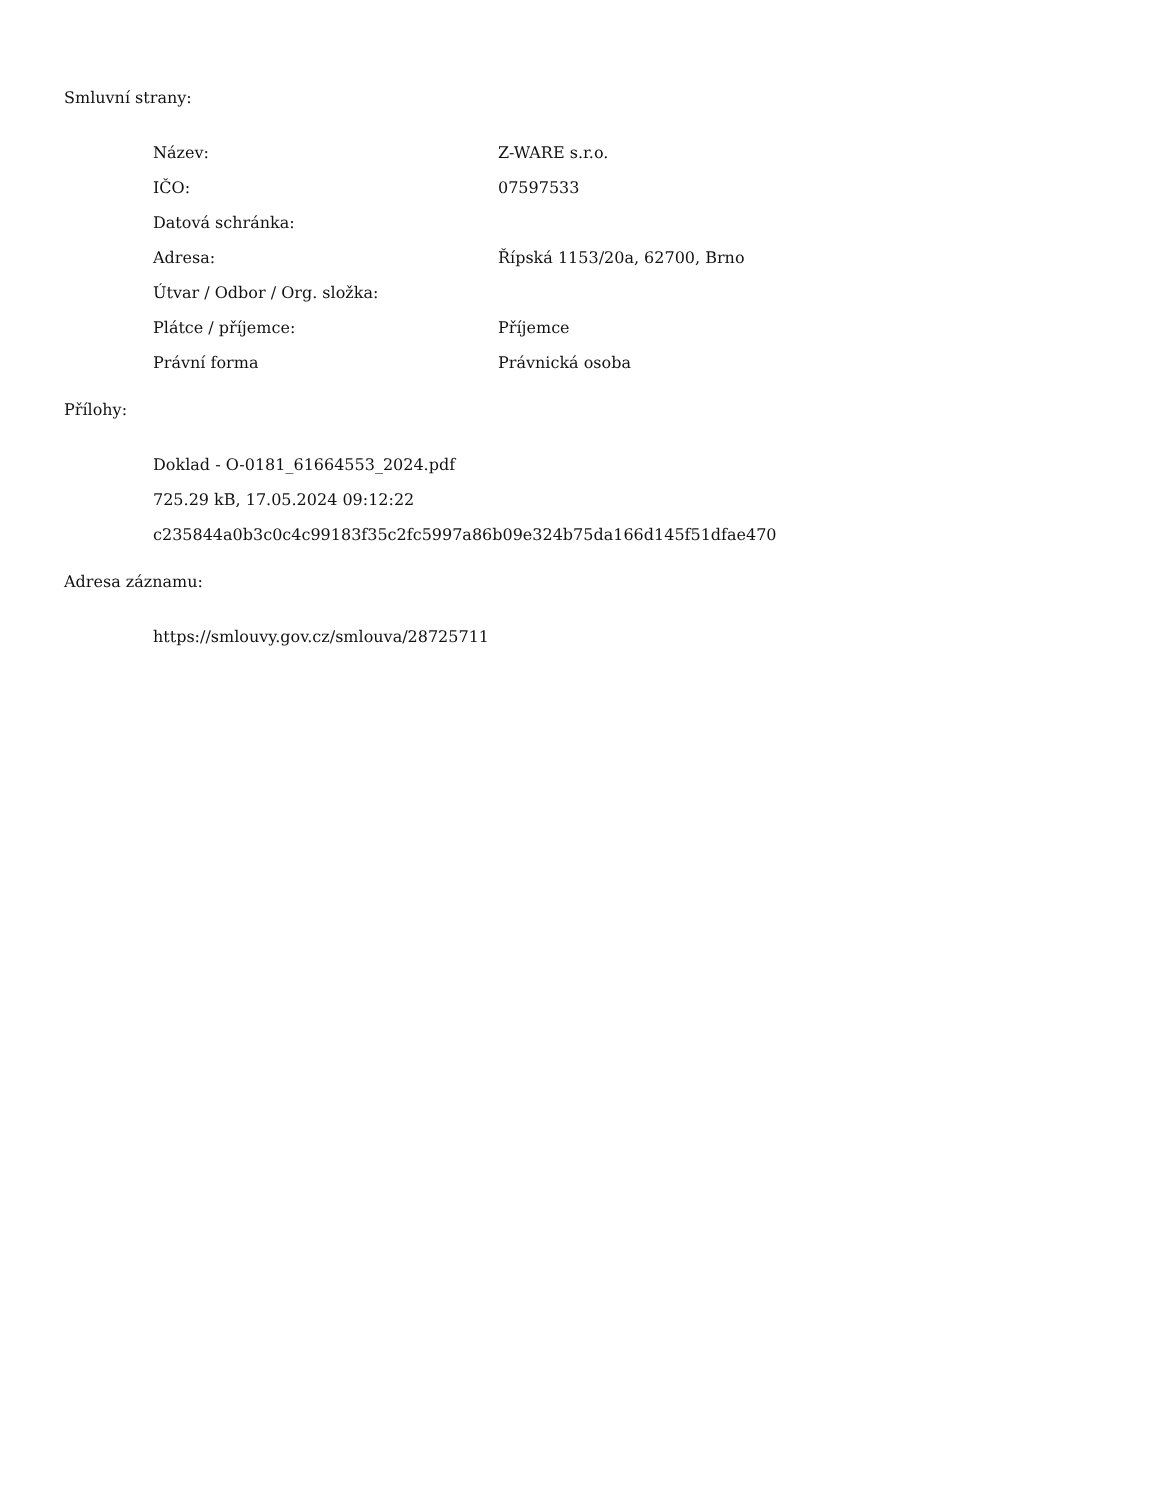Smluvní strany:
| Název: | Z-WARE s.r.o. |
| IČO: | 07597533 |
| Datová schránka: | |
| Adresa: | Řípská 1153/20a, 62700, Brno |
| Útvar / Odbor / Org. složka: | |
| Plátce / příjemce: | Příjemce |
| Právní forma | Právnická osoba |
Přílohy:
Doklad - O-0181_61664553_2024.pdf
725.29 kB, 17.05.2024 09:12:22
c235844a0b3c0c4c99183f35c2fc5997a86b09e324b75da166d145f51dfae470
Adresa záznamu:
https://smlouvy.gov.cz/smlouva/28725711